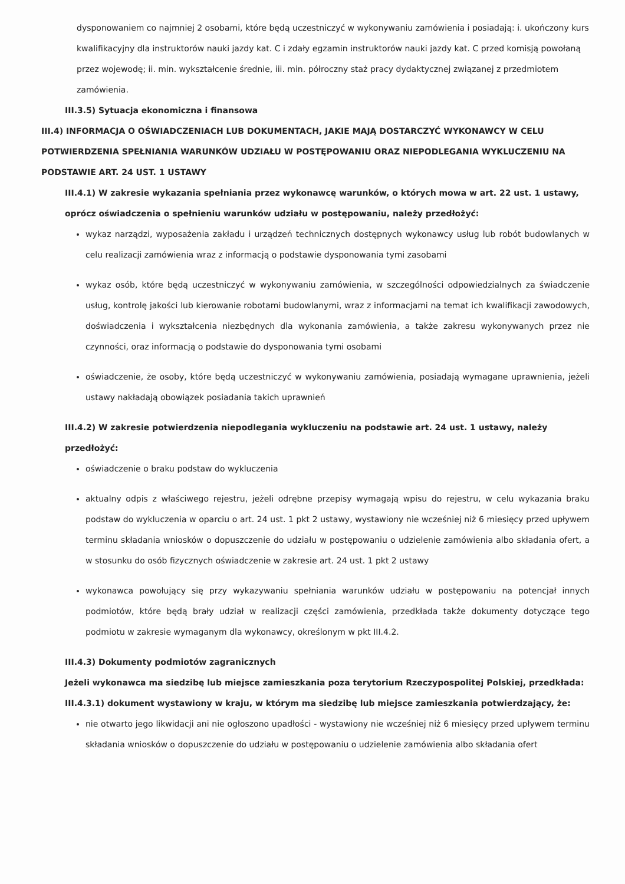dysponowaniem co najmniej 2 osobami, które będą uczestniczyć w wykonywaniu zamówienia i posiadają: i. ukończony kurs kwalifikacyjny dla instruktorów nauki jazdy kat. C i zdały egzamin instruktorów nauki jazdy kat. C przed komisją powołaną przez wojewodę; ii. min. wykształcenie średnie, iii. min. półroczny staż pracy dydaktycznej związanej z przedmiotem zamówienia.
III.3.5) Sytuacja ekonomiczna i finansowa
III.4) INFORMACJA O OŚWIADCZENIACH LUB DOKUMENTACH, JAKIE MAJĄ DOSTARCZYĆ WYKONAWCY W CELU POTWIERDZENIA SPEŁNIANIA WARUNKÓW UDZIAŁU W POSTĘPOWANIU ORAZ NIEPODLEGANIA WYKLUCZENIU NA PODSTAWIE ART. 24 UST. 1 USTAWY
III.4.1) W zakresie wykazania spełniania przez wykonawcę warunków, o których mowa w art. 22 ust. 1 ustawy, oprócz oświadczenia o spełnieniu warunków udziału w postępowaniu, należy przedłożyć:
wykaz narządzi, wyposażenia zakładu i urządzeń technicznych dostępnych wykonawcy usług lub robót budowlanych w celu realizacji zamówienia wraz z informacją o podstawie dysponowania tymi zasobami
wykaz osób, które będą uczestniczyć w wykonywaniu zamówienia, w szczególności odpowiedzialnych za świadczenie usług, kontrolę jakości lub kierowanie robotami budowlanymi, wraz z informacjami na temat ich kwalifikacji zawodowych, doświadczenia i wykształcenia niezbędnych dla wykonania zamówienia, a także zakresu wykonywanych przez nie czynności, oraz informacją o podstawie do dysponowania tymi osobami
oświadczenie, że osoby, które będą uczestniczyć w wykonywaniu zamówienia, posiadają wymagane uprawnienia, jeżeli ustawy nakładają obowiązek posiadania takich uprawnień
III.4.2) W zakresie potwierdzenia niepodlegania wykluczeniu na podstawie art. 24 ust. 1 ustawy, należy przedłożyć:
oświadczenie o braku podstaw do wykluczenia
aktualny odpis z właściwego rejestru, jeżeli odrębne przepisy wymagają wpisu do rejestru, w celu wykazania braku podstaw do wykluczenia w oparciu o art. 24 ust. 1 pkt 2 ustawy, wystawiony nie wcześniej niż 6 miesięcy przed upływem terminu składania wniosków o dopuszczenie do udziału w postępowaniu o udzielenie zamówienia albo składania ofert, a w stosunku do osób fizycznych oświadczenie w zakresie art. 24 ust. 1 pkt 2 ustawy
wykonawca powołujący się przy wykazywaniu spełniania warunków udziału w postępowaniu na potencjał innych podmiotów, które będą brały udział w realizacji części zamówienia, przedkłada także dokumenty dotyczące tego podmiotu w zakresie wymaganym dla wykonawcy, określonym w pkt III.4.2.
III.4.3) Dokumenty podmiotów zagranicznych
Jeżeli wykonawca ma siedzibę lub miejsce zamieszkania poza terytorium Rzeczypospolitej Polskiej, przedkłada:
III.4.3.1) dokument wystawiony w kraju, w którym ma siedzibę lub miejsce zamieszkania potwierdzający, że:
nie otwarto jego likwidacji ani nie ogłoszono upadłości - wystawiony nie wcześniej niż 6 miesięcy przed upływem terminu składania wniosków o dopuszczenie do udziału w postępowaniu o udzielenie zamówienia albo składania ofert